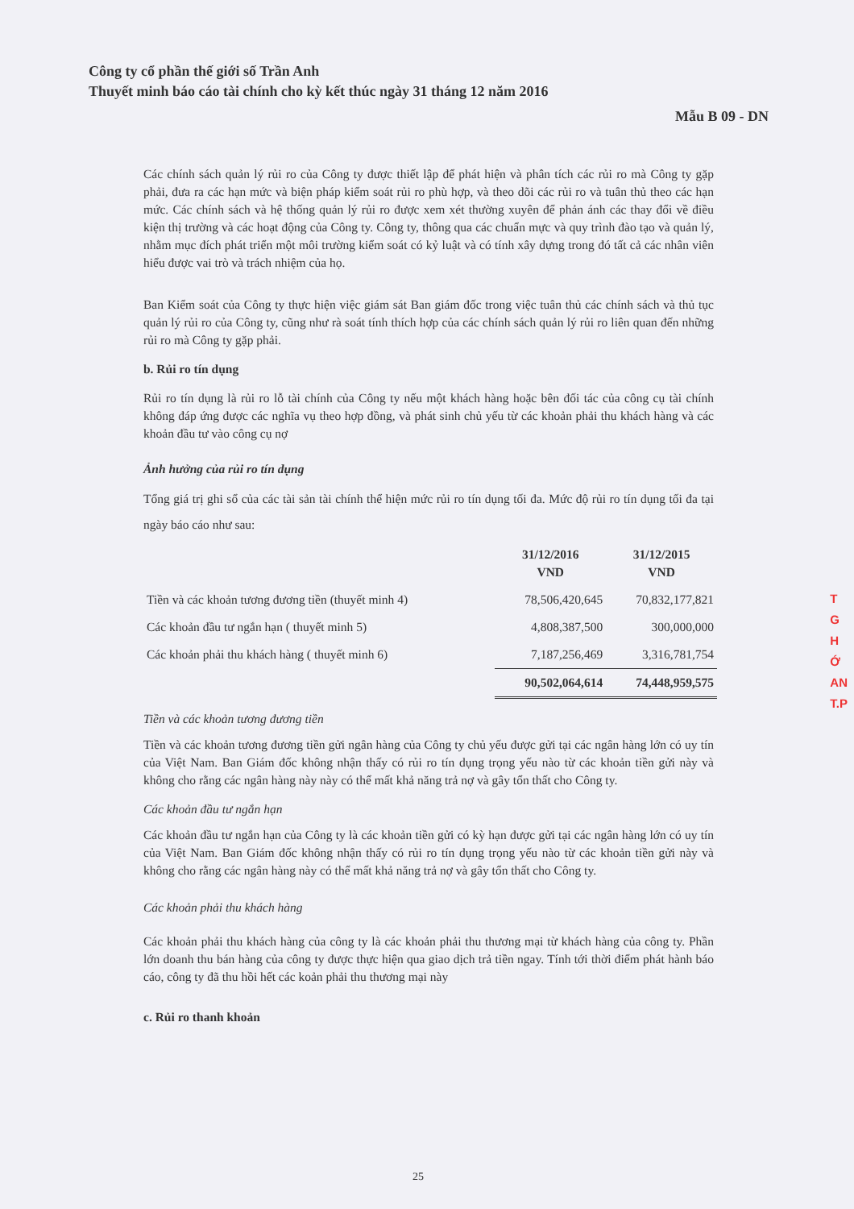Công ty cổ phần thế giới số Trần Anh
Thuyết minh báo cáo tài chính cho kỳ kết thúc ngày 31 tháng 12 năm 2016
Mẫu B 09 - DN
Các chính sách quản lý rủi ro của Công ty được thiết lập để phát hiện và phân tích các rủi ro mà Công ty gặp phải, đưa ra các hạn mức và biện pháp kiểm soát rủi ro phù hợp, và theo dõi các rủi ro và tuân thủ theo các hạn mức. Các chính sách và hệ thống quản lý rủi ro được xem xét thường xuyên để phản ánh các thay đổi về điều kiện thị trường và các hoạt động của Công ty. Công ty, thông qua các chuẩn mực và quy trình đào tạo và quản lý, nhằm mục đích phát triển một môi trường kiểm soát có kỷ luật và có tính xây dựng trong đó tất cả các nhân viên hiểu được vai trò và trách nhiệm của họ.
Ban Kiểm soát của Công ty thực hiện việc giám sát Ban giám đốc trong việc tuân thủ các chính sách và thủ tục quản lý rủi ro của Công ty, cũng như rà soát tính thích hợp của các chính sách quản lý rủi ro liên quan đến những rủi ro mà Công ty gặp phải.
b. Rủi ro tín dụng
Rủi ro tín dụng là rủi ro lỗ tài chính của Công ty nếu một khách hàng hoặc bên đối tác của công cụ tài chính không đáp ứng được các nghĩa vụ theo hợp đồng, và phát sinh chủ yếu từ các khoản phải thu khách hàng và các khoản đầu tư vào công cụ nợ
Ảnh hưởng của rủi ro tín dụng
Tổng giá trị ghi sổ của các tài sản tài chính thể hiện mức rủi ro tín dụng tối đa. Mức độ rủi ro tín dụng tối đa tại ngày báo cáo như sau:
| | 31/12/2016 VND | 31/12/2015 VND |
| --- | --- | --- |
| Tiền và các khoản tương đương tiền (thuyết minh 4) | 78,506,420,645 | 70,832,177,821 |
| Các khoản đầu tư ngắn hạn ( thuyết minh 5) | 4,808,387,500 | 300,000,000 |
| Các khoản phải thu khách hàng ( thuyết minh 6) | 7,187,256,469 | 3,316,781,754 |
| | 90,502,064,614 | 74,448,959,575 |
Tiền và các khoản tương đương tiền
Tiền và các khoản tương đương tiền gửi ngân hàng của Công ty chủ yếu được gửi tại các ngân hàng lớn có uy tín của Việt Nam. Ban Giám đốc không nhận thấy có rủi ro tín dụng trọng yếu nào từ các khoản tiền gửi này và không cho rằng các ngân hàng này này có thể mất khả năng trả nợ và gây tổn thất cho Công ty.
Các khoản đầu tư ngắn hạn
Các khoản đầu tư ngắn hạn của Công ty là các khoản tiền gửi có kỳ hạn được gửi tại các ngân hàng lớn có uy tín của Việt Nam. Ban Giám đốc không nhận thấy có rủi ro tín dụng trọng yếu nào từ các khoản tiền gửi này và không cho rằng các ngân hàng này có thể mất khả năng trả nợ và gây tổn thất cho Công ty.
Các khoản phải thu khách hàng
Các khoản phải thu khách hàng của công ty là các khoản phải thu thương mại từ khách hàng của công ty. Phần lớn doanh thu bán hàng của công ty được thực hiện qua giao dịch trả tiền ngay. Tính tới thời điểm phát hành báo cáo, công ty đã thu hồi hết các koản phải thu thương mại này
c. Rủi ro thanh khoản
T
G
H
Ớ
AN
T.P
25